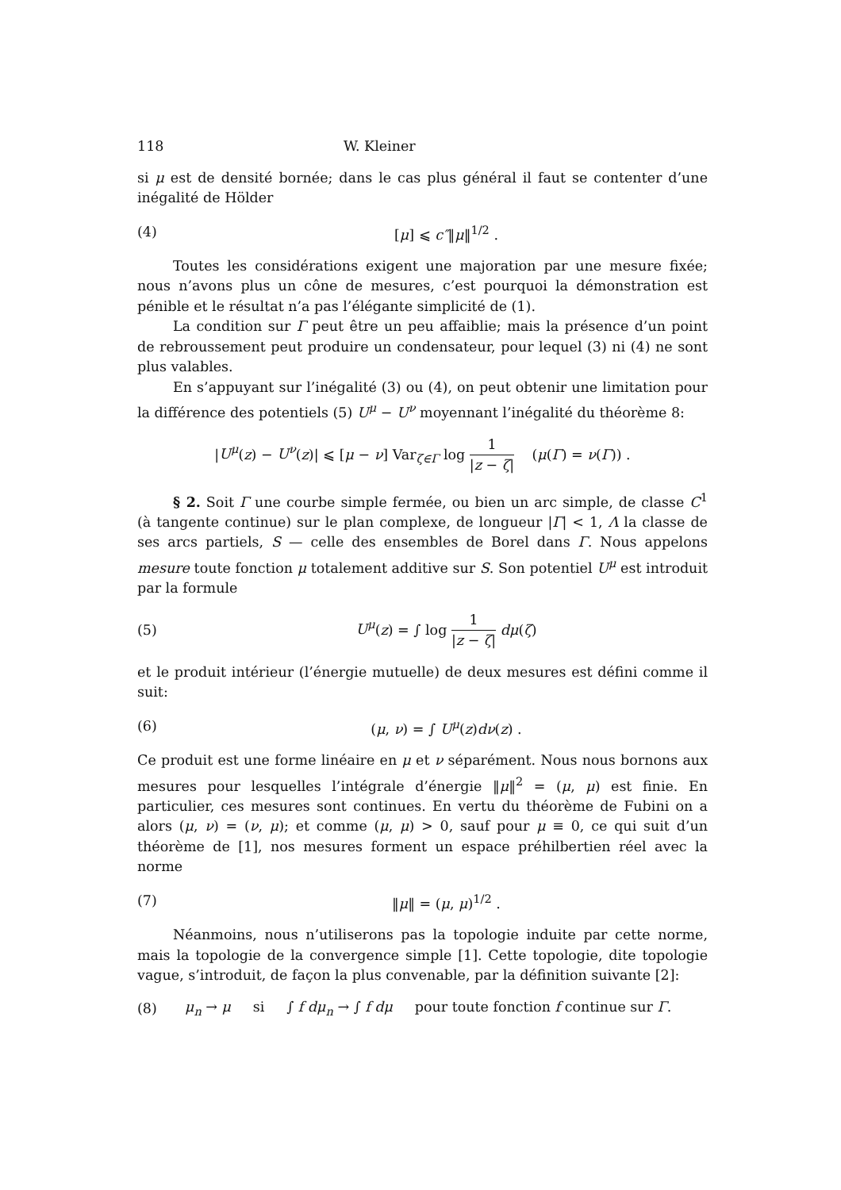118 W. Kleiner
si μ est de densité bornée; dans le cas plus général il faut se contenter d’une inégalité de Hölder
(4) [μ] ⩽ c″‖μ‖<sup>1/2</sup> .
Toutes les considérations exigent une majoration par une mesure fixée; nous n’avons plus un cône de mesures, c’est pourquoi la démonstration est pénible et le résultat n’a pas l’élégante simplicité de (1).
La condition sur Γ peut être un peu affaiblie; mais la présence d’un point de rebroussement peut produire un condensateur, pour lequel (3) ni (4) ne sont plus valables.
En s’appuyant sur l’inégalité (3) ou (4), on peut obtenir une limitation pour la différence des potentiels (5) U<sup>μ</sup> − U<sup>ν</sup> moyennant l’inégalité du théorème 8:
|U<sup>μ</sup>(z) − U<sup>ν</sup>(z)| ⩽ [μ − ν] Var<sub>ζ∈Γ</sub> log 1 |z − ζ| (μ(Γ) = ν(Γ)) .
§ 2. Soit Γ une courbe simple fermée, ou bien un arc simple, de classe C<sup>1</sup> (à tangente continue) sur le plan complexe, de longueur |Γ| < 1, Λ la classe de ses arcs partiels, S — celle des ensembles de Borel dans Γ. Nous appelons mesure toute fonction μ totalement additive sur S. Son potentiel U<sup>μ</sup> est introduit par la formule
(5) U<sup>μ</sup>(z) = ∫ log 1 |z − ζ| dμ(ζ)
et le produit intérieur (l’énergie mutuelle) de deux mesures est défini comme il suit:
(6) (μ, ν) = ∫ U<sup>μ</sup>(z)dν(z) .
Ce produit est une forme linéaire en μ et ν séparément. Nous nous bornons aux mesures pour lesquelles l’intégrale d’énergie ‖μ‖<sup>2</sup> = (μ, μ) est finie. En particulier, ces mesures sont continues. En vertu du théorème de Fubini on a alors (μ, ν) = (ν, μ); et comme (μ, μ) > 0, sauf pour μ ≡ 0, ce qui suit d’un théorème de [1], nos mesures forment un espace préhilbertien réel avec la norme
(7) ‖μ‖ = (μ, μ)<sup>1/2</sup> .
Néanmoins, nous n’utiliserons pas la topologie induite par cette norme, mais la topologie de la convergence simple [1]. Cette topologie, dite topologie vague, s’introduit, de façon la plus convenable, par la définition suivante [2]:
(8) μ<sub>n</sub> → μ si ∫ f dμ<sub>n</sub> → ∫ f dμ pour toute fonction f continue sur Γ.